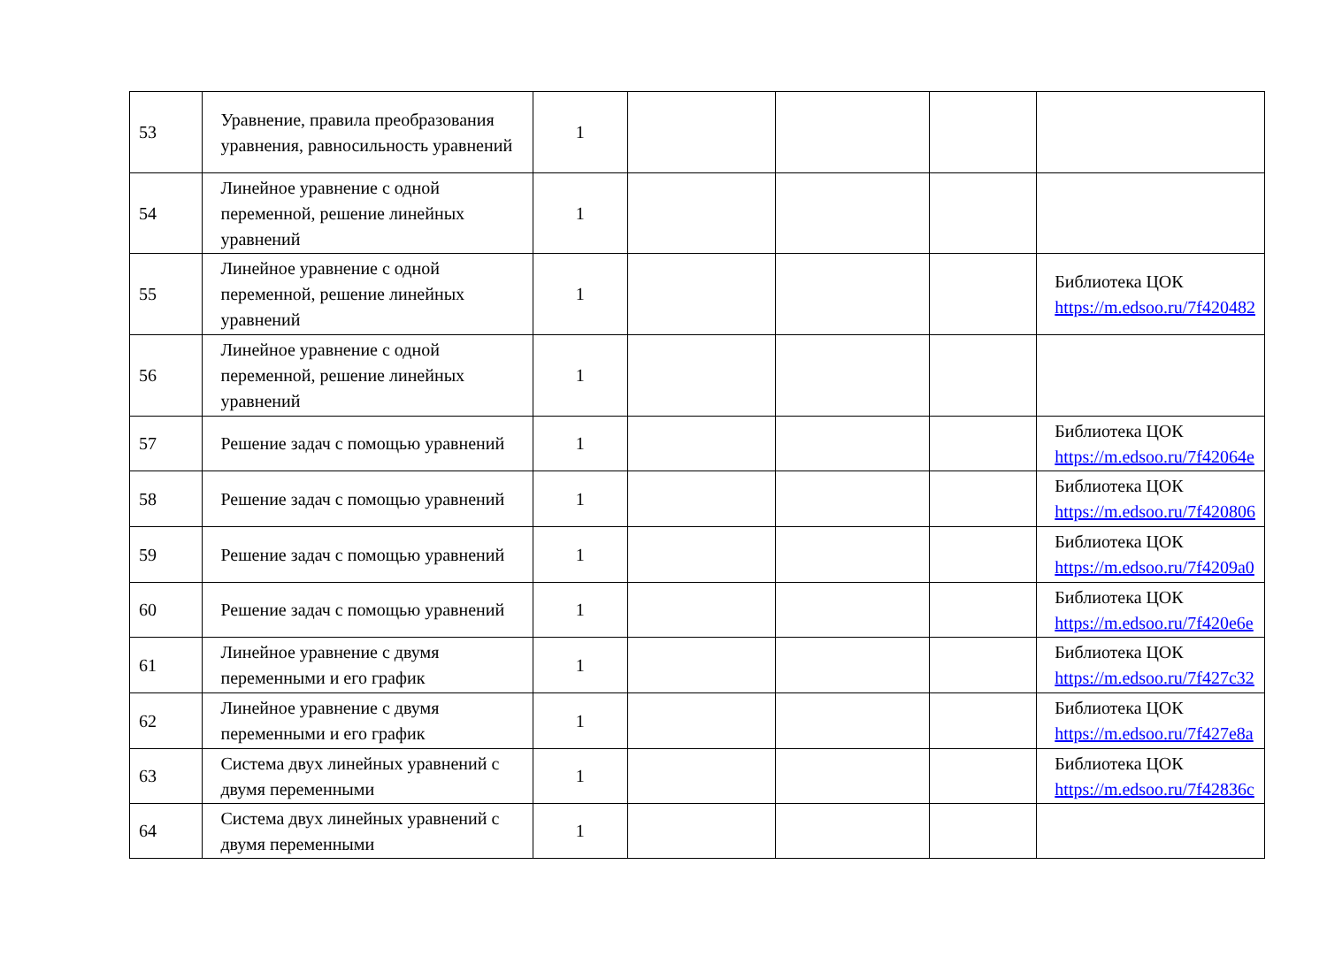| 53 | Уравнение, правила преобразования уравнения, равносильность уравнений | 1 | | | | |
| 54 | Линейное уравнение с одной переменной, решение линейных уравнений | 1 | | | | |
| 55 | Линейное уравнение с одной переменной, решение линейных уравнений | 1 | | | | Библиотека ЦОК https://m.edsoo.ru/7f420482 |
| 56 | Линейное уравнение с одной переменной, решение линейных уравнений | 1 | | | | |
| 57 | Решение задач с помощью уравнений | 1 | | | | Библиотека ЦОК https://m.edsoo.ru/7f42064e |
| 58 | Решение задач с помощью уравнений | 1 | | | | Библиотека ЦОК https://m.edsoo.ru/7f420806 |
| 59 | Решение задач с помощью уравнений | 1 | | | | Библиотека ЦОК https://m.edsoo.ru/7f4209a0 |
| 60 | Решение задач с помощью уравнений | 1 | | | | Библиотека ЦОК https://m.edsoo.ru/7f420e6e |
| 61 | Линейное уравнение с двумя переменными и его график | 1 | | | | Библиотека ЦОК https://m.edsoo.ru/7f427c32 |
| 62 | Линейное уравнение с двумя переменными и его график | 1 | | | | Библиотека ЦОК https://m.edsoo.ru/7f427e8a |
| 63 | Система двух линейных уравнений с двумя переменными | 1 | | | | Библиотека ЦОК https://m.edsoo.ru/7f42836c |
| 64 | Система двух линейных уравнений с двумя переменными | 1 | | | | |